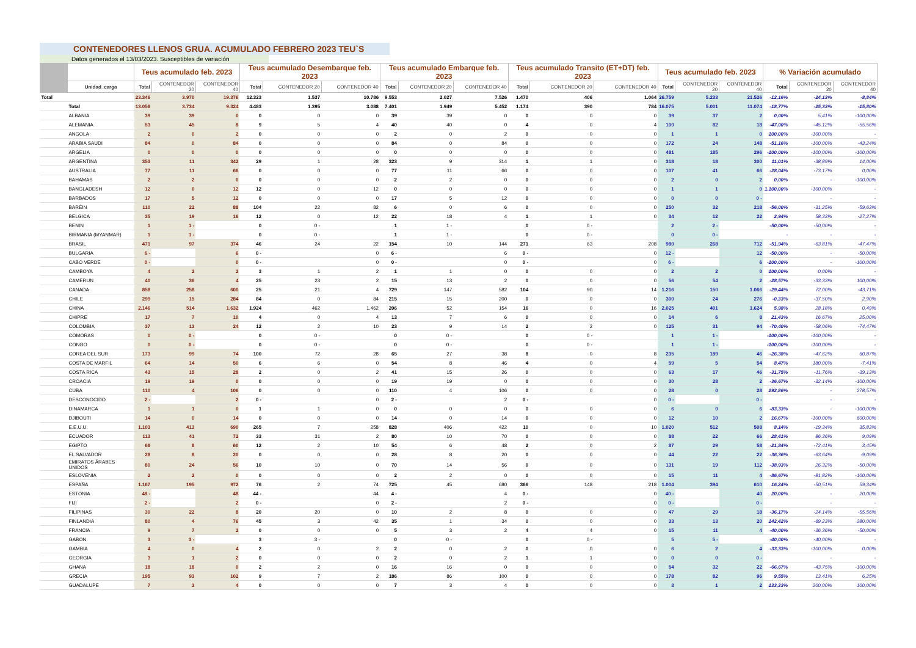CONTENEDORES LLENOS GRUA. ACUMULADO FEBRERO 2023 TEU`S
Datos generados el 13/03/2023. Susceptibles de variación
| | | Teus acumulado feb. 2023 | | | Teus acumulado Desembarque feb. 2023 | | | Teus acumulado Embarque feb. 2023 | | | Teus acumulado Transito (ET+DT) feb. 2023 | | | Teus acumulado feb. 2023 | | | % Variación acumulado | | |
| --- | --- | --- | --- | --- | --- | --- | --- | --- | --- | --- | --- | --- | --- | --- | --- | --- | --- | --- | --- |
| | Unidad_carga | Total | CONTENEDOR 20 | CONTENEDOR 40 | Total | CONTENEDOR 20 | CONTENEDOR 40 | Total | CONTENEDOR 20 | CONTENEDOR 40 | Total | CONTENEDOR 20 | CONTENEDOR 40 | Total | CONTENEDOR 20 | CONTENEDOR 40 | Total | CONTENEDOR 20 | CONTENEDOR 40 |
| Total | | 23.346 | 3.970 | 19.376 | 12.323 | 1.537 | 10.786 | 9.553 | 2.027 | 7.526 | 1.470 | 406 | 1.064 | 26.759 | 5.233 | 21.526 | -12,16% | -24,13% | -8,84% |
| | Total | 13.058 | 3.734 | 9.324 | 4.483 | 1.395 | 3.088 | 7.401 | 1.949 | 5.452 | 1.174 | 390 | 784 | 16.075 | 5.001 | 11.074 | -18,77% | -25,33% | -15,80% |
| | ALBANIA | 39 | 39 | 0 | 0 | 0 | 0 | 39 | 39 | 0 | 0 | 0 | 0 | 39 | 37 | 2 | 0,00% | 5,41% | -100,00% |
| | ALEMANIA | 53 | 45 | 8 | 9 | 5 | 4 | 40 | 40 | 0 | 4 | 0 | 4 | 100 | 82 | 18 | -47,00% | -45,12% | -55,56% |
| | ANGOLA | 2 | 0 | 2 | 0 | 0 | 0 | 2 | 0 | 2 | 0 | 0 | 0 | 1 | 1 | 0 | 100,00% | -100,00% | - |
| | ARABIA SAUDI | 84 | 0 | 84 | 0 | 0 | 0 | 84 | 0 | 84 | 0 | 0 | 0 | 172 | 24 | 148 | -51,16% | -100,00% | -43,24% |
| | ARGELIA | 0 | 0 | 0 | 0 | 0 | 0 | 0 | 0 | 0 | 0 | 0 | 0 | 481 | 185 | 296 | -100,00% | -100,00% | -100,00% |
| | ARGENTINA | 353 | 11 | 342 | 29 | 1 | 28 | 323 | 9 | 314 | 1 | 1 | 0 | 318 | 18 | 300 | 11,01% | -38,89% | 14,00% |
| | AUSTRALIA | 77 | 11 | 66 | 0 | 0 | 0 | 77 | 11 | 66 | 0 | 0 | 0 | 107 | 41 | 66 | -28,04% | -73,17% | 0,00% |
| | BAHAMAS | 2 | 2 | 0 | 0 | 0 | 0 | 2 | 2 | 0 | 0 | 0 | 0 | 2 | 0 | 2 | 0,00% | - | -100,00% |
| | BANGLADESH | 12 | 0 | 12 | 12 | 0 | 12 | 0 | 0 | 0 | 0 | 0 | 0 | 1 | 1 | 0 | 1.100,00% | -100,00% | - |
| | BARBADOS | 17 | 5 | 12 | 0 | 0 | 0 | 17 | 5 | 12 | 0 | 0 | 0 | 0 | 0 | 0 - | | - | - |
| | BARÉIN | 110 | 22 | 88 | 104 | 22 | 82 | 6 | 0 | 6 | 0 | 0 | 0 | 250 | 32 | 218 | -56,00% | -31,25% | -59,63% |
| | BELGICA | 35 | 19 | 16 | 12 | 0 | 12 | 22 | 18 | 4 | 1 | 1 | 0 | 34 | 12 | 22 | 2,94% | 58,33% | -27,27% |
| | BENIN | 1 | 1 - | | 0 | 0 - | | 1 | 1 - | | 0 | 0 - | | 2 | 2 - | | -50,00% | -50,00% | - |
| | BIRMANIA (MYANMAR) | 1 | 1 - | | 0 | 0 - | | 1 | 1 - | | 0 | 0 - | | 0 | 0 - | | - | - | - |
| | BRASIL | 471 | 97 | 374 | 46 | 24 | 22 | 154 | 10 | 144 | 271 | 63 | 208 | 980 | 268 | 712 | -51,94% | -63,81% | -47,47% |
| | BULGARIA | 6 - | | 6 | 0 - | | 0 | 6 - | | 6 | 0 - | | 0 | 12 - | | 12 | -50,00% | - | -50,00% |
| | CABO VERDE | 0 - | | 0 | 0 - | | 0 | 0 - | | 0 | 0 - | | 0 | 6 - | | 6 | -100,00% | - | -100,00% |
| | CAMBOYA | 4 | 2 | 2 | 3 | 1 | 2 | 1 | 1 | 0 | 0 | 0 | 0 | 2 | 2 | 0 | 100,00% | 0,00% | - |
| | CAMERUN | 40 | 36 | 4 | 25 | 23 | 2 | 15 | 13 | 2 | 0 | 0 | 0 | 56 | 54 | 2 | -28,57% | -33,33% | 100,00% |
| | CANADA | 858 | 258 | 600 | 25 | 21 | 4 | 729 | 147 | 582 | 104 | 90 | 14 | 1.216 | 150 | 1.066 | -29,44% | 72,00% | -43,71% |
| | CHILE | 299 | 15 | 284 | 84 | 0 | 84 | 215 | 15 | 200 | 0 | 0 | 0 | 300 | 24 | 276 | -0,33% | -37,50% | 2,90% |
| | CHINA | 2.146 | 514 | 1.632 | 1.924 | 462 | 1.462 | 206 | 52 | 154 | 16 | 0 | 16 | 2.025 | 401 | 1.624 | 5,98% | 28,18% | 0,49% |
| | CHIPRE | 17 | 7 | 10 | 4 | 0 | 4 | 13 | 7 | 6 | 0 | 0 | 0 | 14 | 6 | 8 | 21,43% | 16,67% | 25,00% |
| | COLOMBIA | 37 | 13 | 24 | 12 | 2 | 10 | 23 | 9 | 14 | 2 | 2 | 0 | 125 | 31 | 94 | -70,40% | -58,06% | -74,47% |
| | COMORAS | 0 | 0 - | | 0 | 0 - | | 0 | 0 - | | 0 | 0 - | | 1 | 1 - | | -100,00% | -100,00% | - |
| | CONGO | 0 | 0 - | | 0 | 0 - | | 0 | 0 - | | 0 | 0 - | | 1 | 1 - | | -100,00% | -100,00% | - |
| | COREA DEL SUR | 173 | 99 | 74 | 100 | 72 | 28 | 65 | 27 | 38 | 8 | 0 | 8 | 235 | 189 | 46 | -26,38% | -47,62% | 60,87% |
| | COSTA DE MARFIL | 64 | 14 | 50 | 6 | 6 | 0 | 54 | 8 | 46 | 4 | 0 | 4 | 59 | 5 | 54 | 8,47% | 180,00% | -7,41% |
| | COSTA RICA | 43 | 15 | 28 | 2 | 0 | 2 | 41 | 15 | 26 | 0 | 0 | 0 | 63 | 17 | 46 | -31,75% | -11,76% | -39,13% |
| | CROACIA | 19 | 19 | 0 | 0 | 0 | 0 | 19 | 19 | 0 | 0 | 0 | 0 | 30 | 28 | 2 | -36,67% | -32,14% | -100,00% |
| | CUBA | 110 | 4 | 106 | 0 | 0 | 0 | 110 | 4 | 106 | 0 | 0 | 0 | 28 | 0 | 28 | 292,86% | - | 278,57% |
| | DESCONOCIDO | 2 - | | 2 | 0 - | | 0 | 2 - | | 2 | 0 - | | 0 | 0 - | | 0 - | | - | - |
| | DINAMARCA | 1 | 1 | 0 | 1 | 1 | 0 | 0 | 0 | 0 | 0 | 0 | 0 | 6 | 0 | 6 | -83,33% | - | -100,00% |
| | DJIBOUTI | 14 | 0 | 14 | 0 | 0 | 0 | 14 | 0 | 14 | 0 | 0 | 0 | 12 | 10 | 2 | 16,67% | -100,00% | 600,00% |
| | E.E.U.U. | 1.103 | 413 | 690 | 265 | 7 | 258 | 828 | 406 | 422 | 10 | 0 | 10 | 1.020 | 512 | 508 | 8,14% | -19,34% | 35,83% |
| | ECUADOR | 113 | 41 | 72 | 33 | 31 | 2 | 80 | 10 | 70 | 0 | 0 | 0 | 88 | 22 | 66 | 28,41% | 86,36% | 9,09% |
| | EGIPTO | 68 | 8 | 60 | 12 | 2 | 10 | 54 | 6 | 48 | 2 | 0 | 2 | 87 | 29 | 58 | -21,84% | -72,41% | 3,45% |
| | EL SALVADOR | 28 | 8 | 20 | 0 | 0 | 0 | 28 | 8 | 20 | 0 | 0 | 0 | 44 | 22 | 22 | -36,36% | -63,64% | -9,09% |
| | EMIRATOS ÁRABES UNIDOS | 80 | 24 | 56 | 10 | 10 | 0 | 70 | 14 | 56 | 0 | 0 | 0 | 131 | 19 | 112 | -38,93% | 26,32% | -50,00% |
| | ESLOVENIA | 2 | 2 | 0 | 0 | 0 | 0 | 2 | 2 | 0 | 0 | 0 | 0 | 15 | 11 | 4 | -86,67% | -81,82% | -100,00% |
| | ESPAÑA | 1.167 | 195 | 972 | 76 | 2 | 74 | 725 | 45 | 680 | 366 | 148 | 218 | 1.004 | 394 | 610 | 16,24% | -50,51% | 59,34% |
| | ESTONIA | 48 - | | 48 | 44 - | | 44 | 4 - | | 4 | 0 - | | 0 | 40 - | | 40 | 20,00% | - | 20,00% |
| | FIJI | 2 - | | 2 | 0 - | | 0 | 2 - | | 2 | 0 - | | 0 | 0 - | | 0 - | | - | - |
| | FILIPINAS | 30 | 22 | 8 | 20 | 20 | 0 | 10 | 2 | 8 | 0 | 0 | 0 | 47 | 29 | 18 | -36,17% | -24,14% | -55,56% |
| | FINLANDIA | 80 | 4 | 76 | 45 | 3 | 42 | 35 | 1 | 34 | 0 | 0 | 0 | 33 | 13 | 20 | 142,42% | -69,23% | 280,00% |
| | FRANCIA | 9 | 7 | 2 | 0 | 0 | 0 | 5 | 3 | 2 | 4 | 4 | 0 | 15 | 11 | 4 | -40,00% | -36,36% | -50,00% |
| | GABON | 3 | 3 - | | 3 | 3 - | | 0 | 0 - | | 0 | 0 - | | 5 | 5 - | | -40,00% | -40,00% | - |
| | GAMBIA | 4 | 0 | 4 | 2 | 0 | 2 | 2 | 0 | 2 | 0 | 0 | 0 | 6 | 2 | 4 | -33,33% | -100,00% | 0,00% |
| | GEORGIA | 3 | 1 | 2 | 0 | 0 | 0 | 2 | 0 | 2 | 1 | 1 | 0 | 0 | 0 | 0 - | | - | - |
| | GHANA | 18 | 18 | 0 | 2 | 2 | 0 | 16 | 16 | 0 | 0 | 0 | 0 | 54 | 32 | 22 | -66,67% | -43,75% | -100,00% |
| | GRECIA | 195 | 93 | 102 | 9 | 7 | 2 | 186 | 86 | 100 | 0 | 0 | 0 | 178 | 82 | 96 | 9,55% | 13,41% | 6,25% |
| | GUADALUPE | 7 | 3 | 4 | 0 | 0 | 0 | 7 | 3 | 4 | 0 | 0 | 0 | 3 | 1 | 2 | 133,33% | 200,00% | 100,00% |